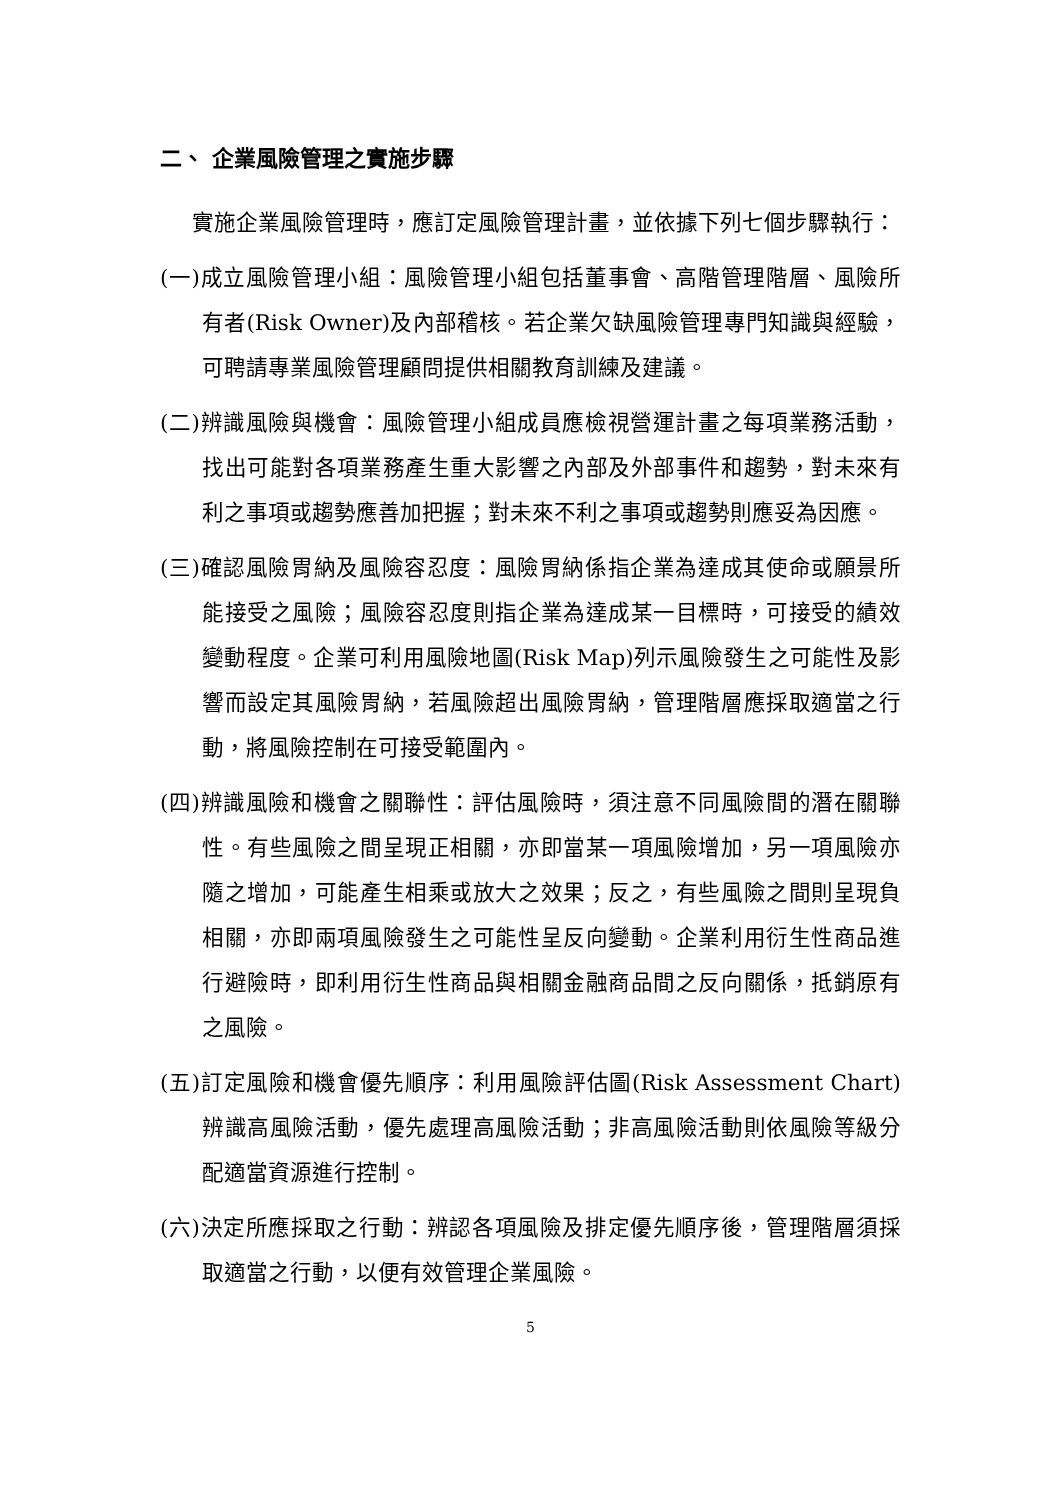二、 企業風險管理之實施步驟
實施企業風險管理時，應訂定風險管理計畫，並依據下列七個步驟執行：
(一)成立風險管理小組：風險管理小組包括董事會、高階管理階層、風險所有者(Risk Owner)及內部稽核。若企業欠缺風險管理專門知識與經驗，可聘請專業風險管理顧問提供相關教育訓練及建議。
(二)辨識風險與機會：風險管理小組成員應檢視營運計畫之每項業務活動，找出可能對各項業務產生重大影響之內部及外部事件和趨勢，對未來有利之事項或趨勢應善加把握；對未來不利之事項或趨勢則應妥為因應。
(三)確認風險胃納及風險容忍度：風險胃納係指企業為達成其使命或願景所能接受之風險；風險容忍度則指企業為達成某一目標時，可接受的績效變動程度。企業可利用風險地圖(Risk Map)列示風險發生之可能性及影響而設定其風險胃納，若風險超出風險胃納，管理階層應採取適當之行動，將風險控制在可接受範圍內。
(四)辨識風險和機會之關聯性：評估風險時，須注意不同風險間的潛在關聯性。有些風險之間呈現正相關，亦即當某一項風險增加，另一項風險亦隨之增加，可能產生相乘或放大之效果；反之，有些風險之間則呈現負相關，亦即兩項風險發生之可能性呈反向變動。企業利用衍生性商品進行避險時，即利用衍生性商品與相關金融商品間之反向關係，抵銷原有之風險。
(五)訂定風險和機會優先順序：利用風險評估圖(Risk Assessment Chart)辨識高風險活動，優先處理高風險活動；非高風險活動則依風險等級分配適當資源進行控制。
(六)決定所應採取之行動：辨認各項風險及排定優先順序後，管理階層須採取適當之行動，以便有效管理企業風險。
5